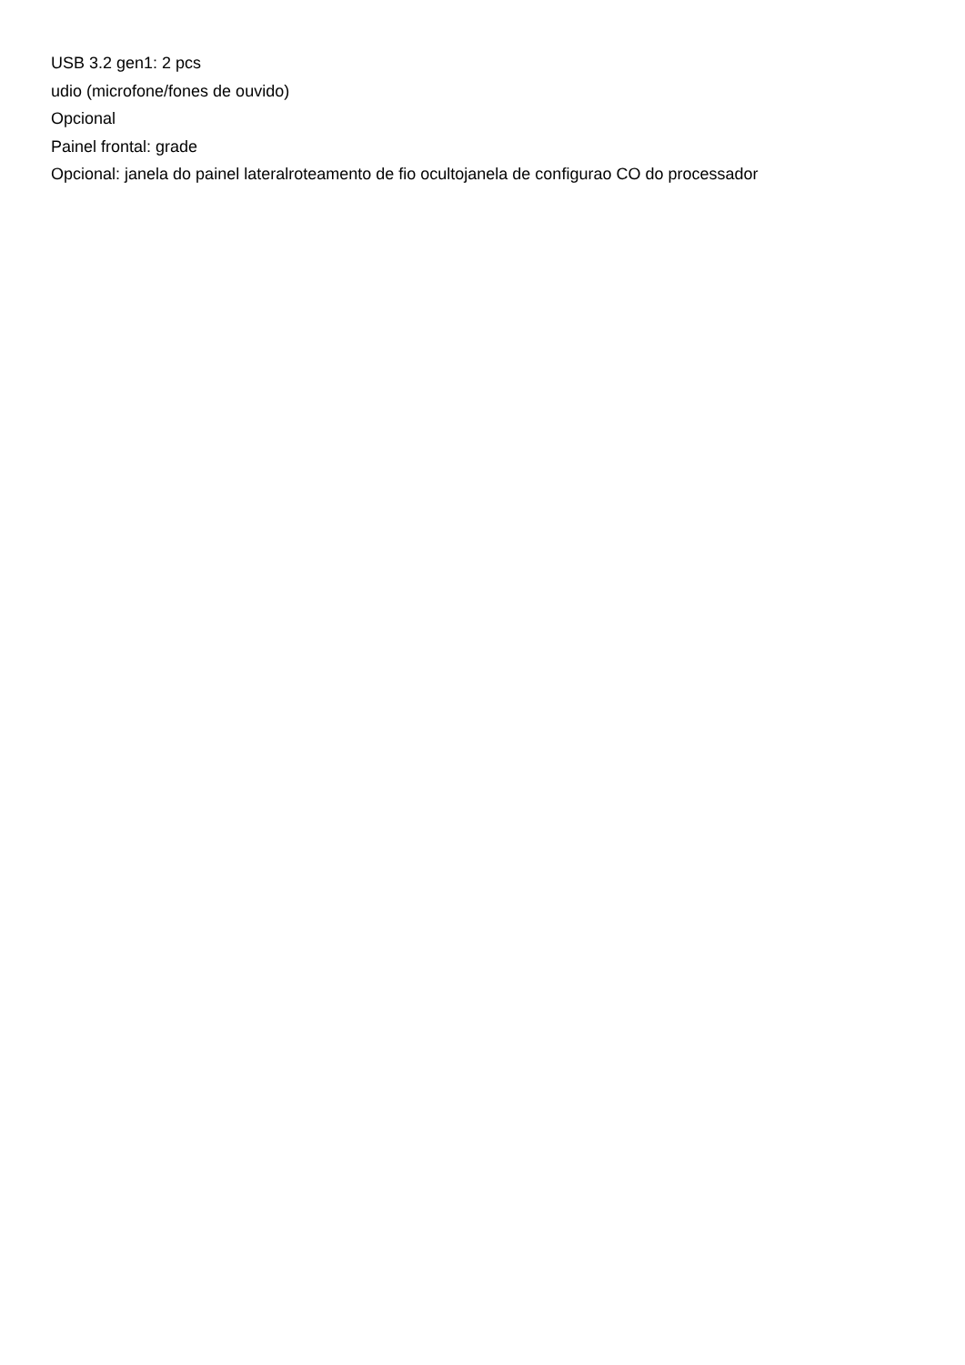USB 3.2 gen1: 2 pcs
udio (microfone/fones de ouvido)
Opcional
Painel frontal: grade
Opcional: janela do painel lateralroteamento de fio ocultojanela de configurao CO do processador